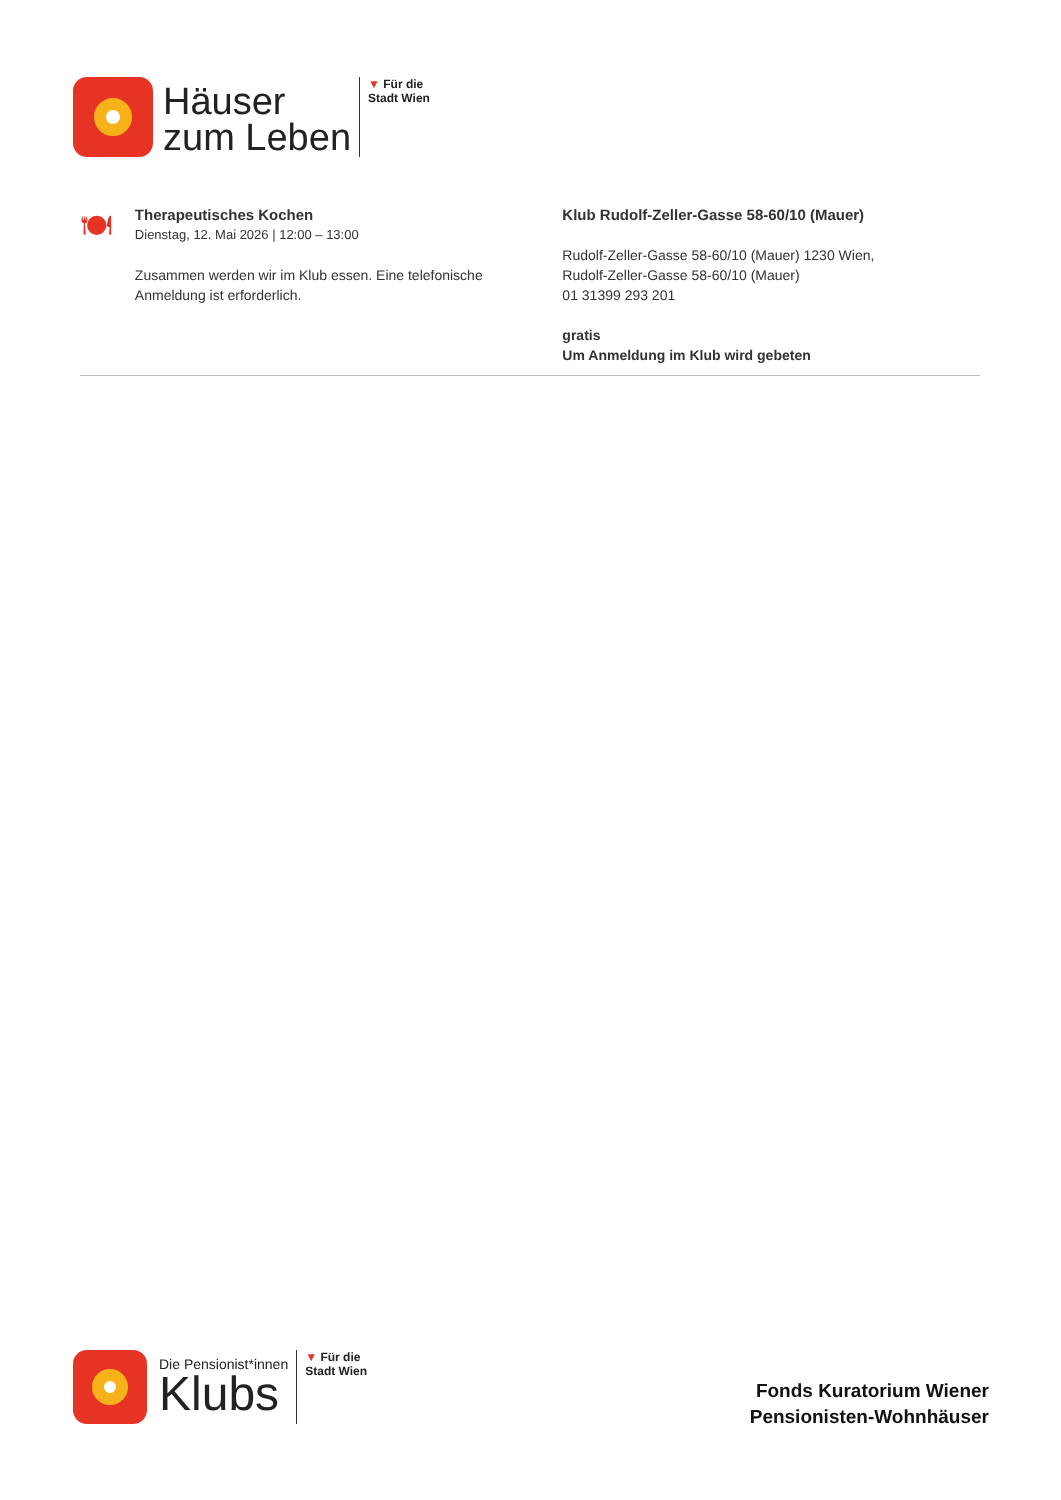Häuser
zum Leben
▼ Für die
Stadt Wien
🍽
Therapeutisches Kochen
Dienstag, 12. Mai 2026 | 12:00 – 13:00
Zusammen werden wir im Klub essen. Eine telefonische Anmeldung ist erforderlich.
Klub Rudolf-Zeller-Gasse 58-60/10 (Mauer)
Rudolf-Zeller-Gasse 58-60/10 (Mauer) 1230 Wien,
Rudolf-Zeller-Gasse 58-60/10 (Mauer)
01 31399 293 201
gratis
Um Anmeldung im Klub wird gebeten
Die Pensionist*innen
Klubs
▼ Für die
Stadt Wien
Fonds Kuratorium Wiener
Pensionisten-Wohnhäuser